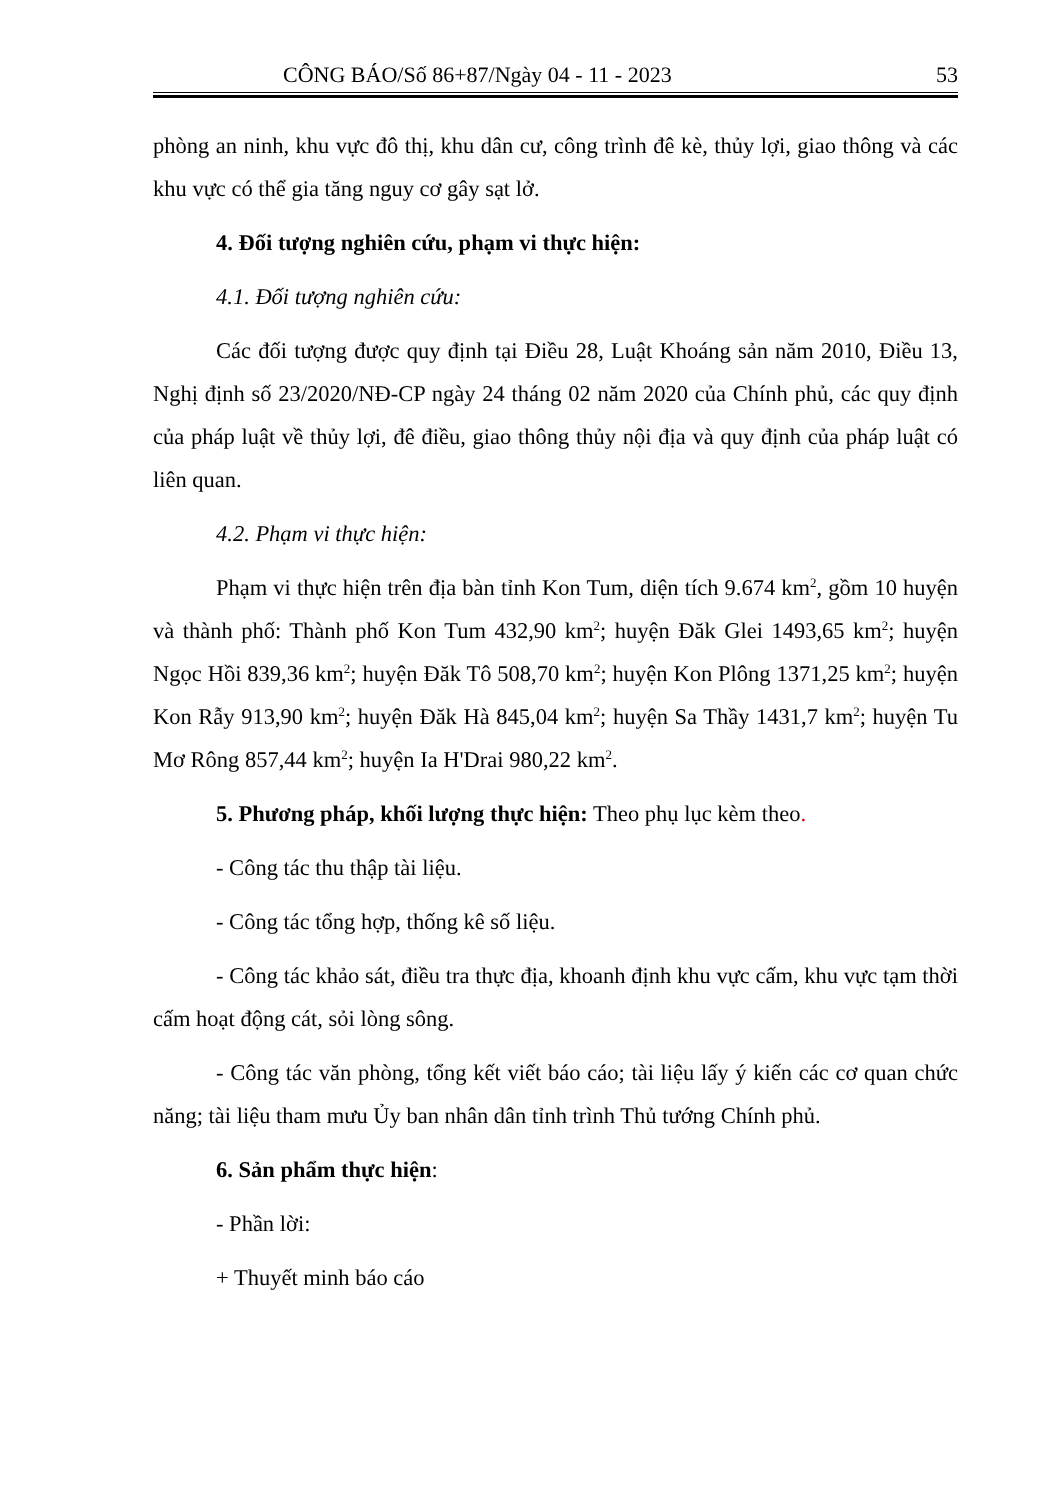CÔNG BÁO/Số 86+87/Ngày 04 - 11 - 2023 53
phòng an ninh, khu vực đô thị, khu dân cư, công trình đê kè, thủy lợi, giao thông và các khu vực có thể gia tăng nguy cơ gây sạt lở.
4. Đối tượng nghiên cứu, phạm vi thực hiện:
4.1. Đối tượng nghiên cứu:
Các đối tượng được quy định tại Điều 28, Luật Khoáng sản năm 2010, Điều 13, Nghị định số 23/2020/NĐ-CP ngày 24 tháng 02 năm 2020 của Chính phủ, các quy định của pháp luật về thủy lợi, đê điều, giao thông thủy nội địa và quy định của pháp luật có liên quan.
4.2. Phạm vi thực hiện:
Phạm vi thực hiện trên địa bàn tỉnh Kon Tum, diện tích 9.674 km<sup>2</sup>, gồm 10 huyện và thành phố: Thành phố Kon Tum 432,90 km<sup>2</sup>; huyện Đăk Glei 1493,65 km<sup>2</sup>; huyện Ngọc Hồi 839,36 km<sup>2</sup>; huyện Đăk Tô 508,70 km<sup>2</sup>; huyện Kon Plông 1371,25 km<sup>2</sup>; huyện Kon Rẫy 913,90 km<sup>2</sup>; huyện Đăk Hà 845,04 km<sup>2</sup>; huyện Sa Thầy 1431,7 km<sup>2</sup>; huyện Tu Mơ Rông 857,44 km<sup>2</sup>; huyện Ia H'Drai 980,22 km<sup>2</sup>.
5. Phương pháp, khối lượng thực hiện: Theo phụ lục kèm theo.
- Công tác thu thập tài liệu.
- Công tác tổng hợp, thống kê số liệu.
- Công tác khảo sát, điều tra thực địa, khoanh định khu vực cấm, khu vực tạm thời cấm hoạt động cát, sỏi lòng sông.
- Công tác văn phòng, tổng kết viết báo cáo; tài liệu lấy ý kiến các cơ quan chức năng; tài liệu tham mưu Ủy ban nhân dân tỉnh trình Thủ tướng Chính phủ.
6. Sản phẩm thực hiện:
- Phần lời:
+ Thuyết minh báo cáo